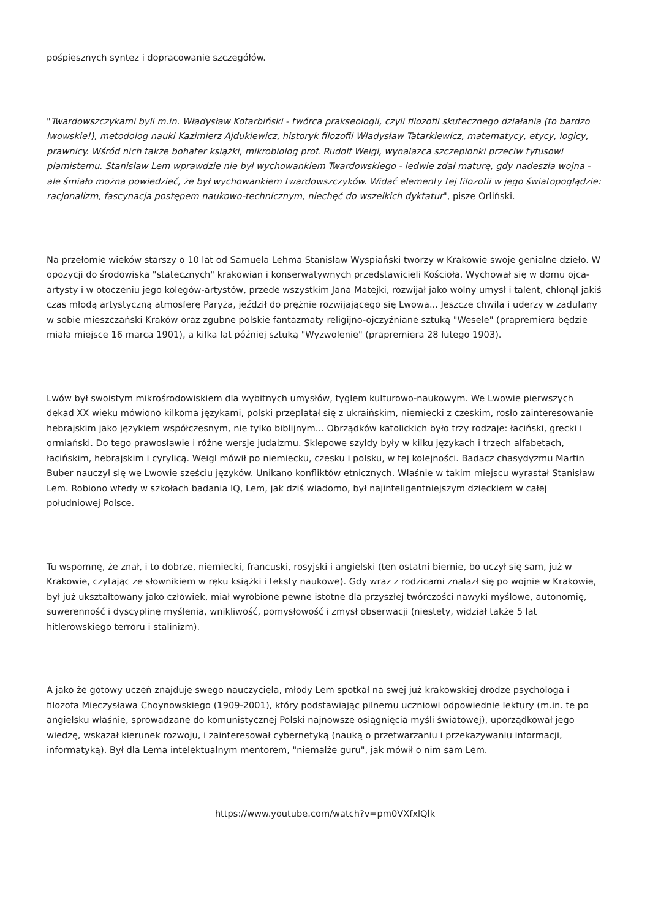pośpiesznych syntez i dopracowanie szczegółów.
"Twardowszczykami byli m.in. Władysław Kotarbiński - twórca prakseologii, czyli filozofii skutecznego działania (to bardzo lwowskie!), metodolog nauki Kazimierz Ajdukiewicz, historyk filozofii Władysław Tatarkiewicz, matematycy, etycy, logicy, prawnicy. Wśród nich także bohater książki, mikrobiolog prof. Rudolf Weigl, wynalazca szczepionki przeciw tyfusowi plamistemu. Stanisław Lem wprawdzie nie był wychowankiem Twardowskiego - ledwie zdał maturę, gdy nadeszła wojna - ale śmiało można powiedzieć, że był wychowankiem twardowszczyków. Widać elementy tej filozofii w jego światopoglądzie: racjonalizm, fascynacja postępem naukowo-technicznym, niechęć do wszelkich dyktatur", pisze Orliński.
Na przełomie wieków starszy o 10 lat od Samuela Lehma Stanisław Wyspiański tworzy w Krakowie swoje genialne dzieło. W opozycji do środowiska "statecznych" krakowian i konserwatywnych przedstawicieli Kościoła. Wychował się w domu ojca-artysty i w otoczeniu jego kolegów-artystów, przede wszystkim Jana Matejki, rozwijał jako wolny umysł i talent, chłonął jakiś czas młodą artystyczną atmosferę Paryża, jeździł do prężnie rozwijającego się Lwowa... Jeszcze chwila i uderzy w zadufany w sobie mieszczański Kraków oraz zgubne polskie fantazmaty religijno-ojczyźniane sztuką "Wesele" (prapremiera będzie miała miejsce 16 marca 1901), a kilka lat później sztuką "Wyzwolenie" (prapremiera 28 lutego 1903).
Lwów był swoistym mikrośrodowiskiem dla wybitnych umysłów, tyglem kulturowo-naukowym. We Lwowie pierwszych dekad XX wieku mówiono kilkoma językami, polski przeplatał się z ukraińskim, niemiecki z czeskim, rosło zainteresowanie hebrajskim jako językiem współczesnym, nie tylko biblijnym... Obrządków katolickich było trzy rodzaje: łaciński, grecki i ormiański. Do tego prawosławie i różne wersje judaizmu. Sklepowe szyldy były w kilku językach i trzech alfabetach, łacińskim, hebrajskim i cyrylicą. Weigl mówił po niemiecku, czesku i polsku, w tej kolejności. Badacz chasydyzmu Martin Buber nauczył się we Lwowie sześciu języków. Unikano konfliktów etnicznych. Właśnie w takim miejscu wyrastał Stanisław Lem. Robiono wtedy w szkołach badania IQ, Lem, jak dziś wiadomo, był najinteligentniejszym dzieckiem w całej południowej Polsce.
Tu wspomnę, że znał, i to dobrze, niemiecki, francuski, rosyjski i angielski (ten ostatni biernie, bo uczył się sam, już w Krakowie, czytając ze słownikiem w ręku książki i teksty naukowe). Gdy wraz z rodzicami znalazł się po wojnie w Krakowie, był już ukształtowany jako człowiek, miał wyrobione pewne istotne dla przyszłej twórczości nawyki myślowe, autonomię, suwerenność i dyscyplinę myślenia, wnikliwość, pomysłowość i zmysł obserwacji (niestety, widział także 5 lat hitlerowskiego terroru i stalinizm).
A jako że gotowy uczeń znajduje swego nauczyciela, młody Lem spotkał na swej już krakowskiej drodze psychologa i filozofa Mieczysława Choynowskiego (1909-2001), który podstawiając pilnemu uczniowi odpowiednie lektury (m.in. te po angielsku właśnie, sprowadzane do komunistycznej Polski najnowsze osiągnięcia myśli światowej), uporządkował jego wiedzę, wskazał kierunek rozwoju, i zainteresował cybernetyką (nauką o przetwarzaniu i przekazywaniu informacji, informatyką). Był dla Lema intelektualnym mentorem, "niemalże guru", jak mówił o nim sam Lem.
https://www.youtube.com/watch?v=pm0VXfxlQlk